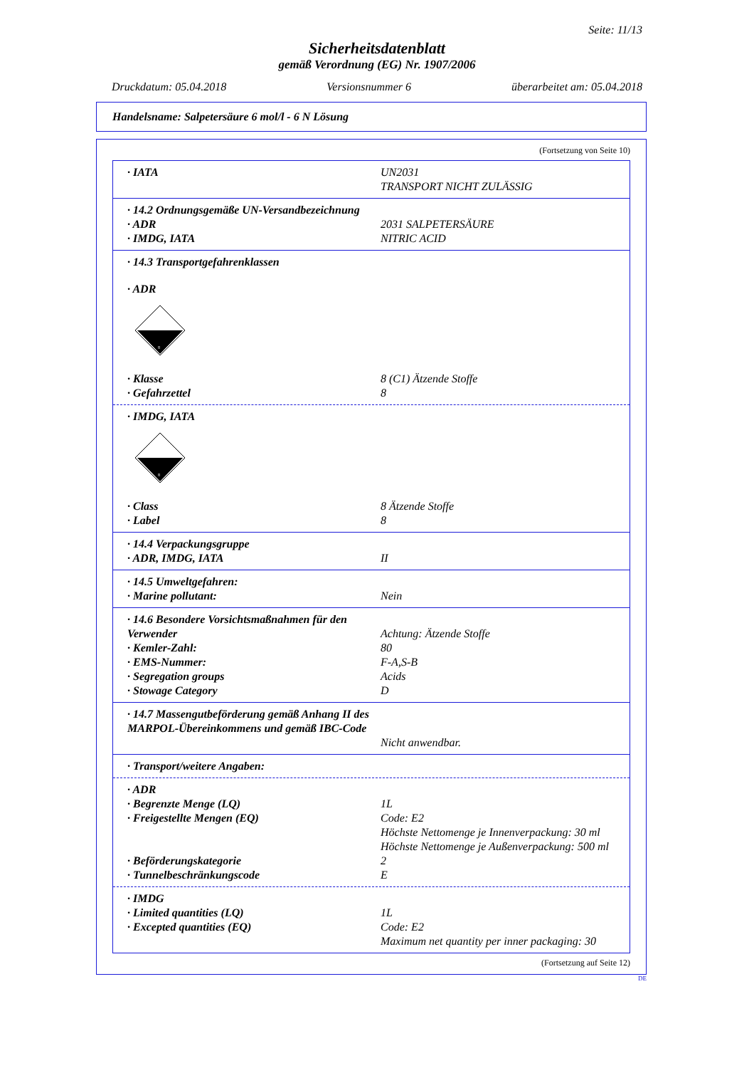Seite: 11/13
Sicherheitsdatenblatt
gemäß Verordnung (EG) Nr. 1907/2006
Druckdatum: 05.04.2018 Versionsnummer 6 überarbeitet am: 05.04.2018
Handelsname: Salpetersäure 6 mol/l - 6 N Lösung
(Fortsetzung von Seite 10)
· IATA UN2031
TRANSPORT NICHT ZULÄSSIG
· 14.2 Ordnungsgemäße UN-Versandbezeichnung
· ADR 2031 SALPETERSÄURE
· IMDG, IATA NITRIC ACID
· 14.3 Transportgefahrenklassen
· ADR
8
· Klasse 8 (C1) Ätzende Stoffe
· Gefahrzettel 8
· IMDG, IATA
8
· Class 8 Ätzende Stoffe
· Label 8
· 14.4 Verpackungsgruppe
· ADR, IMDG, IATA II
· 14.5 Umweltgefahren:
· Marine pollutant: Nein
· 14.6 Besondere Vorsichtsmaßnahmen für den Verwender
Achtung: Ätzende Stoffe
· Kemler-Zahl: 80
· EMS-Nummer: F-A,S-B
· Segregation groups Acids
· Stowage Category D
· 14.7 Massengutbeförderung gemäß Anhang II des MARPOL-Übereinkommens und gemäß IBC-Code
Nicht anwendbar.
· Transport/weitere Angaben:
· ADR
· Begrenzte Menge (LQ) 1L
· Freigestellte Mengen (EQ) Code: E2
Höchste Nettomenge je Innenverpackung: 30 ml
Höchste Nettomenge je Außenverpackung: 500 ml
· Beförderungskategorie 2
· Tunnelbeschränkungscode E
· IMDG
· Limited quantities (LQ) 1L
· Excepted quantities (EQ) Code: E2
Maximum net quantity per inner packaging: 30
(Fortsetzung auf Seite 12)
DE